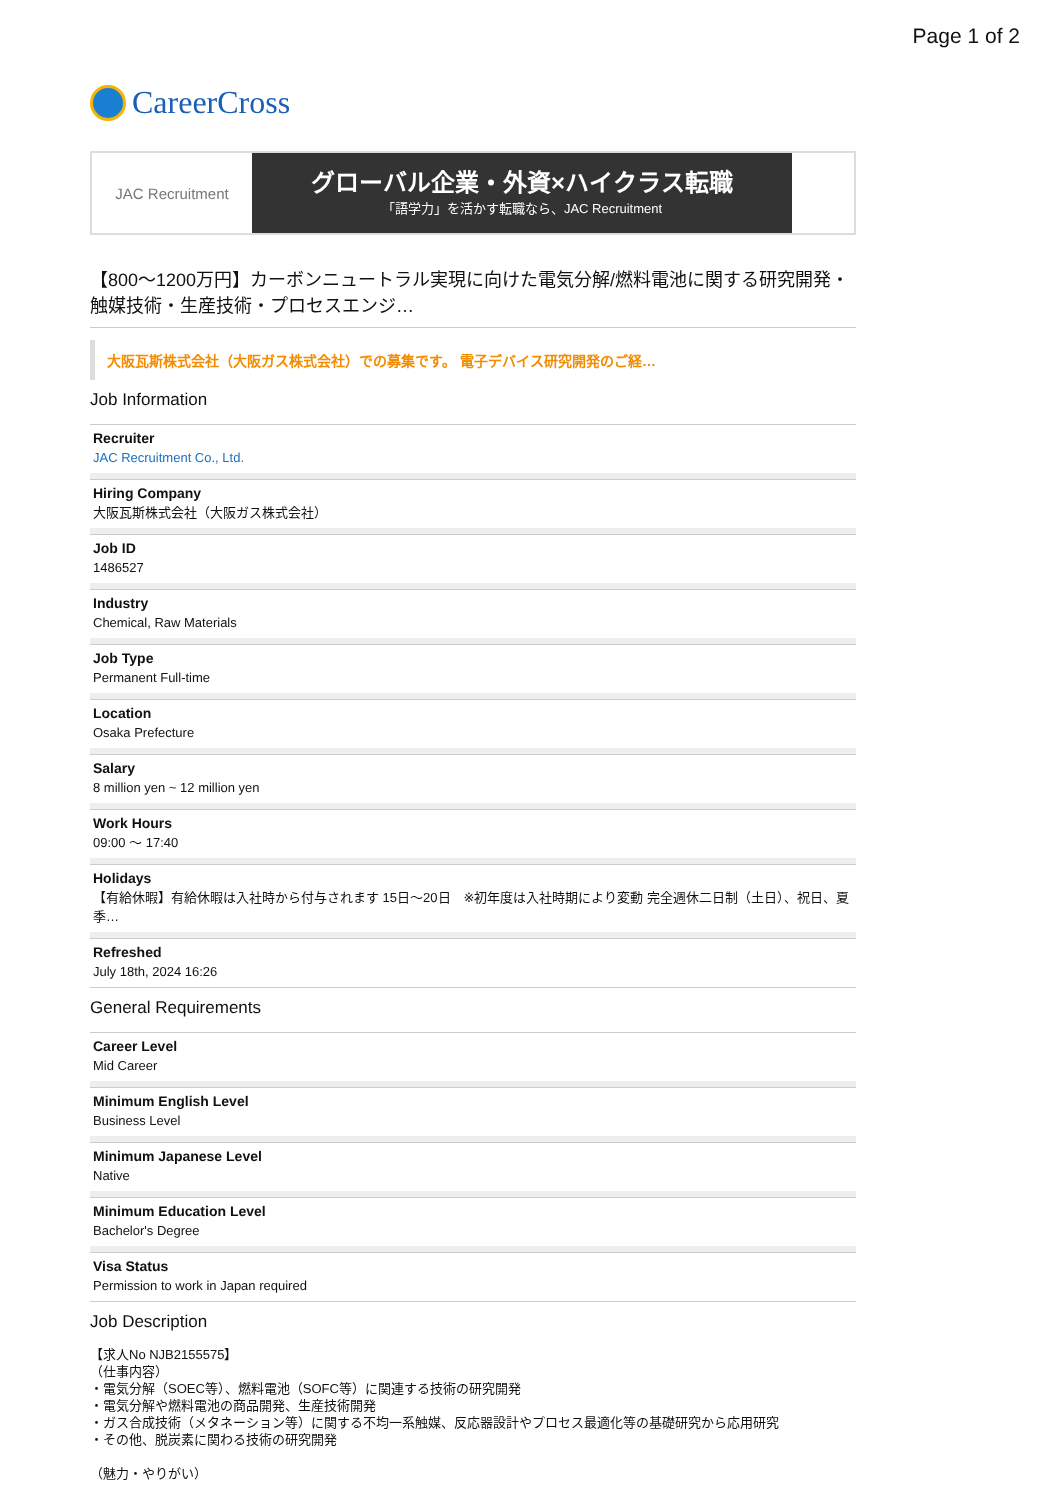Page 1 of 2
CareerCross
JAC Recruitment
グローバル企業・外資×ハイクラス転職
「語学力」を活かす転職なら、JAC Recruitment
【800〜1200万円】カーボンニュートラル実現に向けた電気分解/燃料電池に関する研究開発・触媒技術・生産技術・プロセスエンジ…
大阪瓦斯株式会社（大阪ガス株式会社）での募集です。 電子デバイス研究開発のご経…
Job Information
Recruiter
JAC Recruitment Co., Ltd.
Hiring Company
大阪瓦斯株式会社（大阪ガス株式会社）
Job ID
1486527
Industry
Chemical, Raw Materials
Job Type
Permanent Full-time
Location
Osaka Prefecture
Salary
8 million yen ~ 12 million yen
Work Hours
09:00 〜 17:40
Holidays
【有給休暇】有給休暇は入社時から付与されます 15日〜20日　※初年度は入社時期により変動 完全週休二日制（土日）、祝日、夏季…
Refreshed
July 18th, 2024 16:26
General Requirements
Career Level
Mid Career
Minimum English Level
Business Level
Minimum Japanese Level
Native
Minimum Education Level
Bachelor's Degree
Visa Status
Permission to work in Japan required
Job Description
【求人No NJB2155575】
（仕事内容）
・電気分解（SOEC等）、燃料電池（SOFC等）に関連する技術の研究開発
・電気分解や燃料電池の商品開発、生産技術開発
・ガス合成技術（メタネーション等）に関する不均一系触媒、反応器設計やプロセス最適化等の基礎研究から応用研究
・その他、脱炭素に関わる技術の研究開発
（魅力・やりがい）